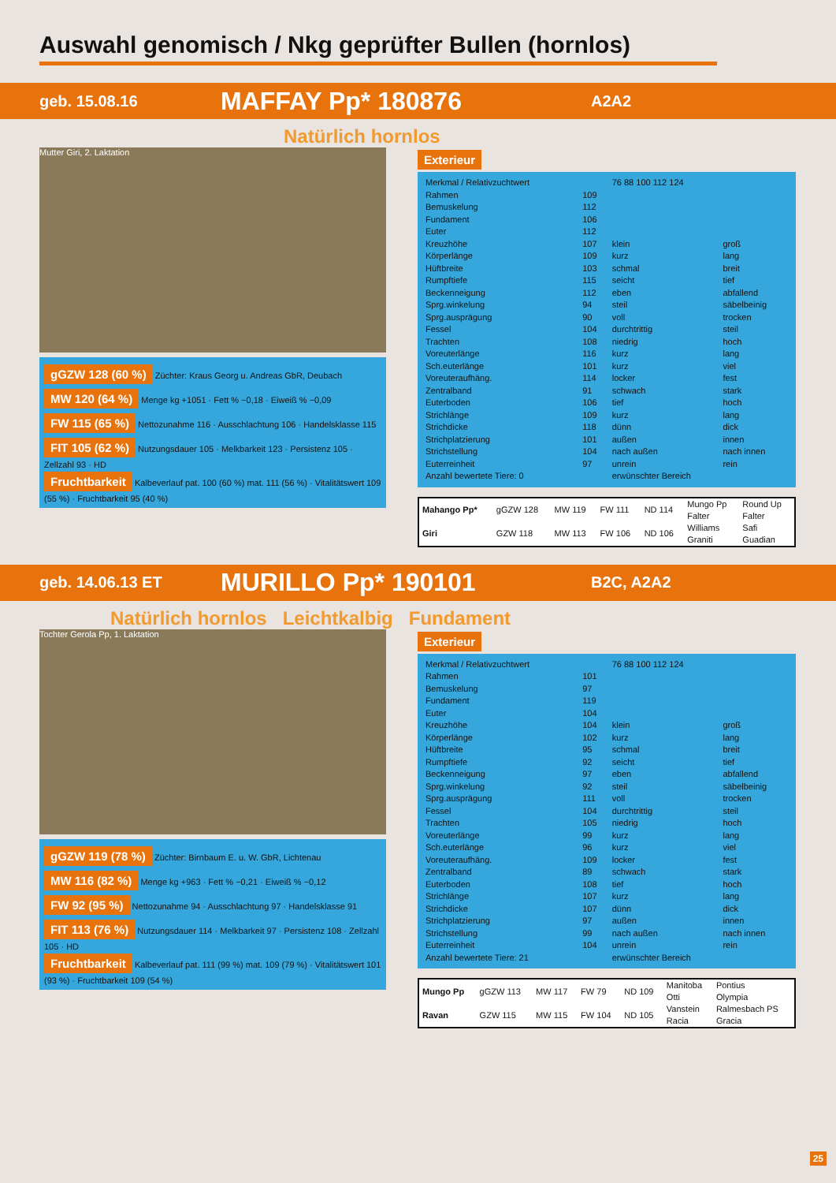Auswahl genomisch / Nkg geprüfter Bullen (hornlos)
geb. 15.08.16 MAFFAY Pp* 180876 A2A2
Natürlich hornlos
Mutter Giri, 2. Laktation
gGZW 128 (60 %) Züchter: Kraus Georg u. Andreas GbR, Deubach
MW 120 (64 %) Menge kg +1051 · Fett % −0,18 · Eiweiß % −0,09
FW 115 (65 %) Nettozunahme 116 · Ausschlachtung 106 · Handelsklasse 115
FIT 105 (62 %) Nutzungsdauer 105 · Melkbarkeit 123 · Persistenz 105 · Zellzahl 93 · HD
Fruchtbarkeit Kalbeverlauf pat. 100 (60 %) mat. 111 (56 %) · Vitalitätswert 109 (55 %) · Fruchtbarkeit 95 (40 %)
Exterieur
| Merkmal / Relativzuchtwert | | 76 88 100 112 124 | |
| --- | --- | --- | --- |
| Rahmen | 109 | | |
| Bemuskelung | 112 | | |
| Fundament | 106 | | |
| Euter | 112 | | |
| Kreuzhöhe | 107 | klein | groß |
| Körperlänge | 109 | kurz | lang |
| Hüftbreite | 103 | schmal | breit |
| Rumpftiefe | 115 | seicht | tief |
| Beckenneigung | 112 | eben | abfallend |
| Sprg.winkelung | 94 | steil | säbelbeinig |
| Sprg.ausprägung | 90 | voll | trocken |
| Fessel | 104 | durchtrittig | steil |
| Trachten | 108 | niedrig | hoch |
| Voreuterlänge | 116 | kurz | lang |
| Sch.euterlänge | 101 | kurz | viel |
| Voreuteraufhäng. | 114 | locker | fest |
| Zentralband | 91 | schwach | stark |
| Euterboden | 106 | tief | hoch |
| Strichlänge | 109 | kurz | lang |
| Strichdicke | 118 | dünn | dick |
| Strichplatzierung | 101 | außen | innen |
| Strichstellung | 104 | nach außen | nach innen |
| Euterreinheit | 97 | unrein | rein |
| Anzahl bewertete Tiere: 0 | | erwünschter Bereich | |
| Mahango Pp* | gGZW 128 | MW 119 | FW 111 | ND 114 | Mungo Pp Falter | Round Up Falter |
| Giri | GZW 118 | MW 113 | FW 106 | ND 106 | Williams Graniti | Safi Guadian |
geb. 14.06.13 ET MURILLO Pp* 190101 B2C, A2A2
Natürlich hornlos Leichtkalbig Fundament
Tochter Gerola Pp, 1. Laktation
gGZW 119 (78 %) Züchter: Birnbaum E. u. W. GbR, Lichtenau
MW 116 (82 %) Menge kg +963 · Fett % −0,21 · Eiweiß % −0,12
FW 92 (95 %) Nettozunahme 94 · Ausschlachtung 97 · Handelsklasse 91
FIT 113 (76 %) Nutzungsdauer 114 · Melkbarkeit 97 · Persistenz 108 · Zellzahl 105 · HD
Fruchtbarkeit Kalbeverlauf pat. 111 (99 %) mat. 109 (79 %) · Vitalitätswert 101 (93 %) · Fruchtbarkeit 109 (54 %)
Exterieur
| Merkmal / Relativzuchtwert | | 76 88 100 112 124 | |
| --- | --- | --- | --- |
| Rahmen | 101 | | |
| Bemuskelung | 97 | | |
| Fundament | 119 | | |
| Euter | 104 | | |
| Kreuzhöhe | 104 | klein | groß |
| Körperlänge | 102 | kurz | lang |
| Hüftbreite | 95 | schmal | breit |
| Rumpftiefe | 92 | seicht | tief |
| Beckenneigung | 97 | eben | abfallend |
| Sprg.winkelung | 92 | steil | säbelbeinig |
| Sprg.ausprägung | 111 | voll | trocken |
| Fessel | 104 | durchtrittig | steil |
| Trachten | 105 | niedrig | hoch |
| Voreuterlänge | 99 | kurz | lang |
| Sch.euterlänge | 96 | kurz | viel |
| Voreuteraufhäng. | 109 | locker | fest |
| Zentralband | 89 | schwach | stark |
| Euterboden | 108 | tief | hoch |
| Strichlänge | 107 | kurz | lang |
| Strichdicke | 107 | dünn | dick |
| Strichplatzierung | 97 | außen | innen |
| Strichstellung | 99 | nach außen | nach innen |
| Euterreinheit | 104 | unrein | rein |
| Anzahl bewertete Tiere: 21 | | erwünschter Bereich | |
| Mungo Pp | gGZW 113 | MW 117 | FW 79 | ND 109 | Manitoba Otti | Pontius Olympia |
| Ravan | GZW 115 | MW 115 | FW 104 | ND 105 | Vanstein Racia | Ralmesbach PS Gracia |
25